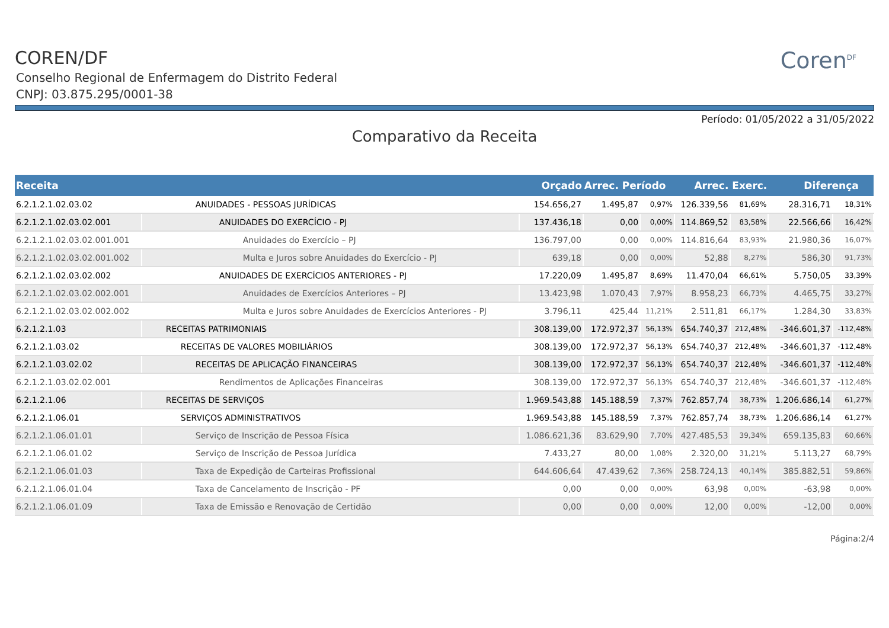COREN/DF
Conselho Regional de Enfermagem do Distrito Federal
CNPJ: 03.875.295/0001-38
Coren<sup>DF</sup>
Período: 01/05/2022 a 31/05/2022
Comparativo da Receita
| Receita | | Orçado | Arrec. Período | | Arrec. Exerc. | | Diferença | |
| --- | --- | --- | --- | --- | --- | --- | --- | --- |
| 6.2.1.2.1.02.03.02 | ANUIDADES - PESSOAS JURÍDICAS | 154.656,27 | 1.495,87 | 0,97% | 126.339,56 | 81,69% | 28.316,71 | 18,31% |
| 6.2.1.2.1.02.03.02.001 | ANUIDADES DO EXERCÍCIO - PJ | 137.436,18 | 0,00 | 0,00% | 114.869,52 | 83,58% | 22.566,66 | 16,42% |
| 6.2.1.2.1.02.03.02.001.001 | Anuidades do Exercício – PJ | 136.797,00 | 0,00 | 0,00% | 114.816,64 | 83,93% | 21.980,36 | 16,07% |
| 6.2.1.2.1.02.03.02.001.002 | Multa e Juros sobre Anuidades do Exercício - PJ | 639,18 | 0,00 | 0,00% | 52,88 | 8,27% | 586,30 | 91,73% |
| 6.2.1.2.1.02.03.02.002 | ANUIDADES DE EXERCÍCIOS ANTERIORES - PJ | 17.220,09 | 1.495,87 | 8,69% | 11.470,04 | 66,61% | 5.750,05 | 33,39% |
| 6.2.1.2.1.02.03.02.002.001 | Anuidades de Exercícios Anteriores – PJ | 13.423,98 | 1.070,43 | 7,97% | 8.958,23 | 66,73% | 4.465,75 | 33,27% |
| 6.2.1.2.1.02.03.02.002.002 | Multa e Juros sobre Anuidades de Exercícios Anteriores - PJ | 3.796,11 | 425,44 | 11,21% | 2.511,81 | 66,17% | 1.284,30 | 33,83% |
| 6.2.1.2.1.03 | RECEITAS PATRIMONIAIS | 308.139,00 | 172.972,37 | 56,13% | 654.740,37 | 212,48% | -346.601,37 | -112,48% |
| 6.2.1.2.1.03.02 | RECEITAS DE VALORES MOBILIÁRIOS | 308.139,00 | 172.972,37 | 56,13% | 654.740,37 | 212,48% | -346.601,37 | -112,48% |
| 6.2.1.2.1.03.02.02 | RECEITAS DE APLICAÇÃO FINANCEIRAS | 308.139,00 | 172.972,37 | 56,13% | 654.740,37 | 212,48% | -346.601,37 | -112,48% |
| 6.2.1.2.1.03.02.02.001 | Rendimentos de Aplicações Financeiras | 308.139,00 | 172.972,37 | 56,13% | 654.740,37 | 212,48% | -346.601,37 | -112,48% |
| 6.2.1.2.1.06 | RECEITAS DE SERVIÇOS | 1.969.543,88 | 145.188,59 | 7,37% | 762.857,74 | 38,73% | 1.206.686,14 | 61,27% |
| 6.2.1.2.1.06.01 | SERVIÇOS ADMINISTRATIVOS | 1.969.543,88 | 145.188,59 | 7,37% | 762.857,74 | 38,73% | 1.206.686,14 | 61,27% |
| 6.2.1.2.1.06.01.01 | Serviço de Inscrição de Pessoa Física | 1.086.621,36 | 83.629,90 | 7,70% | 427.485,53 | 39,34% | 659.135,83 | 60,66% |
| 6.2.1.2.1.06.01.02 | Serviço de Inscrição de Pessoa Jurídica | 7.433,27 | 80,00 | 1,08% | 2.320,00 | 31,21% | 5.113,27 | 68,79% |
| 6.2.1.2.1.06.01.03 | Taxa de Expedição de Carteiras Profissional | 644.606,64 | 47.439,62 | 7,36% | 258.724,13 | 40,14% | 385.882,51 | 59,86% |
| 6.2.1.2.1.06.01.04 | Taxa de Cancelamento de Inscrição - PF | 0,00 | 0,00 | 0,00% | 63,98 | 0,00% | -63,98 | 0,00% |
| 6.2.1.2.1.06.01.09 | Taxa de Emissão e Renovação de Certidão | 0,00 | 0,00 | 0,00% | 12,00 | 0,00% | -12,00 | 0,00% |
Página:2/4